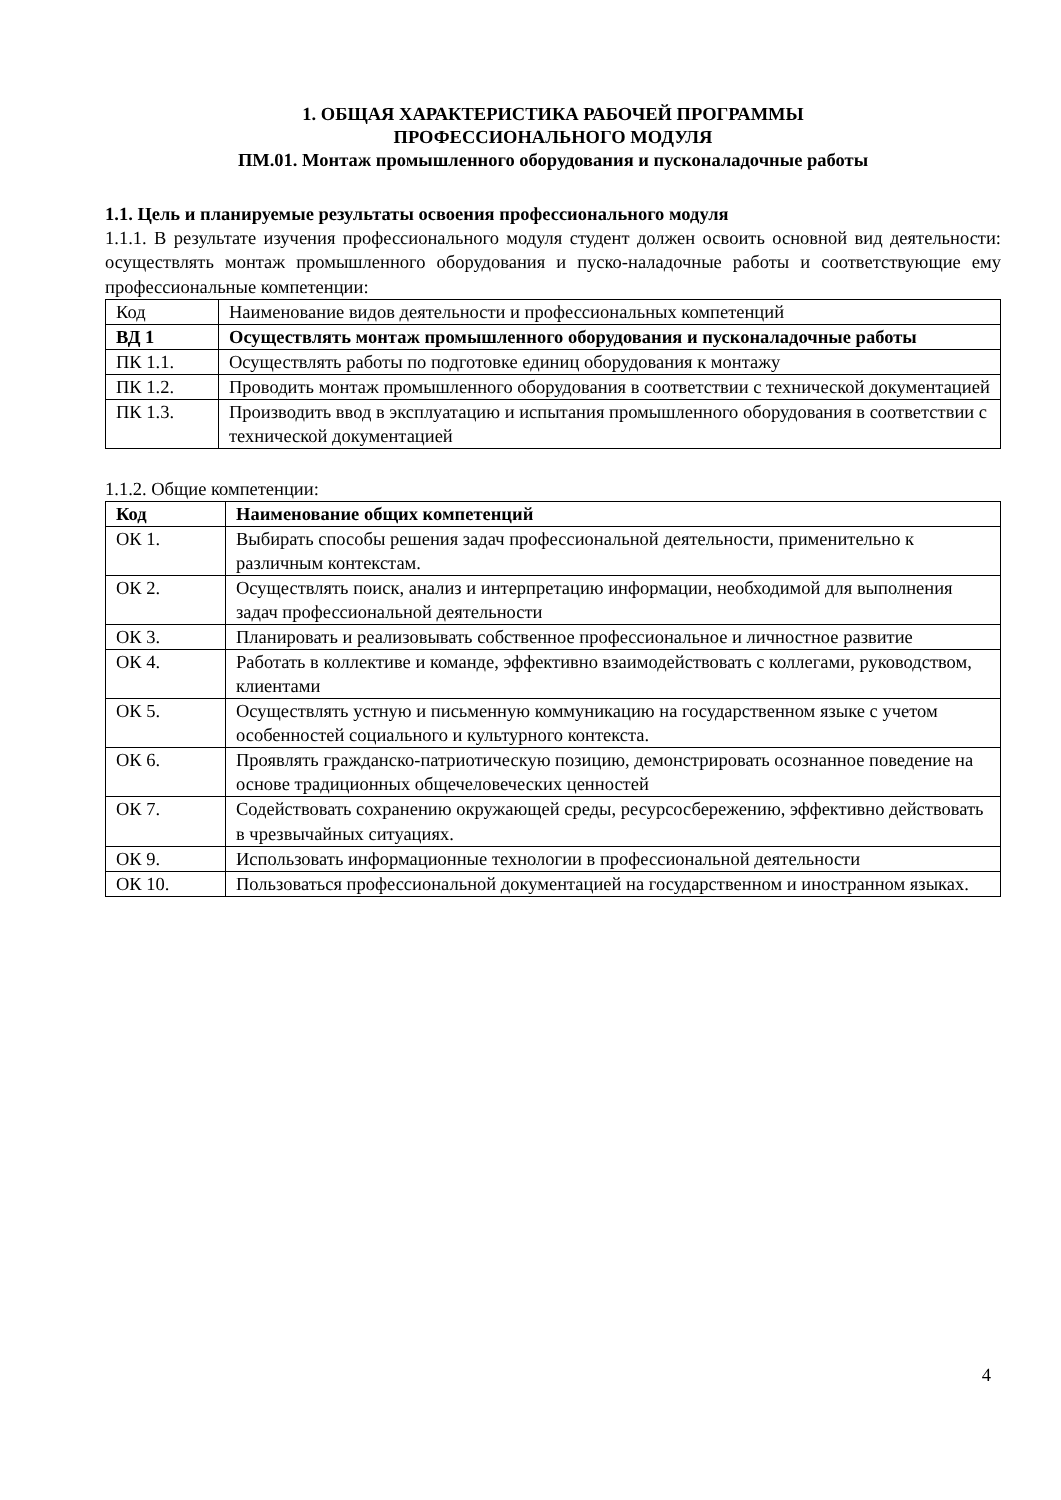1. ОБЩАЯ ХАРАКТЕРИСТИКА РАБОЧЕЙ ПРОГРАММЫ
ПРОФЕССИОНАЛЬНОГО МОДУЛЯ
ПМ.01. Монтаж промышленного оборудования и пусконаладочные работы
1.1. Цель и планируемые результаты освоения профессионального модуля
1.1.1. В результате изучения профессионального модуля студент должен освоить основной вид деятельности: осуществлять монтаж промышленного оборудования и пуско-наладочные работы и соответствующие ему профессиональные компетенции:
| Код | Наименование видов деятельности и профессиональных компетенций |
| ВД 1 | Осуществлять монтаж промышленного оборудования и пусконаладочные работы |
| ПК 1.1. | Осуществлять работы по подготовке единиц оборудования к монтажу |
| ПК 1.2. | Проводить монтаж промышленного оборудования в соответствии с технической документацией |
| ПК 1.3. | Производить ввод в эксплуатацию и испытания промышленного оборудования в соответствии с технической документацией |
1.1.2. Общие компетенции:
| Код | Наименование общих компетенций |
| ОК 1. | Выбирать способы решения задач профессиональной деятельности, применительно к различным контекстам. |
| ОК 2. | Осуществлять поиск, анализ и интерпретацию информации, необходимой для выполнения задач профессиональной деятельности |
| ОК 3. | Планировать и реализовывать собственное профессиональное и личностное развитие |
| ОК 4. | Работать в коллективе и команде, эффективно взаимодействовать с коллегами, руководством, клиентами |
| ОК 5. | Осуществлять устную и письменную коммуникацию на государственном языке с учетом особенностей социального и культурного контекста. |
| ОК 6. | Проявлять гражданско-патриотическую позицию, демонстрировать осознанное поведение на основе традиционных общечеловеческих ценностей |
| ОК 7. | Содействовать сохранению окружающей среды, ресурсосбережению, эффективно действовать в чрезвычайных ситуациях. |
| ОК 9. | Использовать информационные технологии в профессиональной деятельности |
| ОК 10. | Пользоваться профессиональной документацией на государственном и иностранном языках. |
4